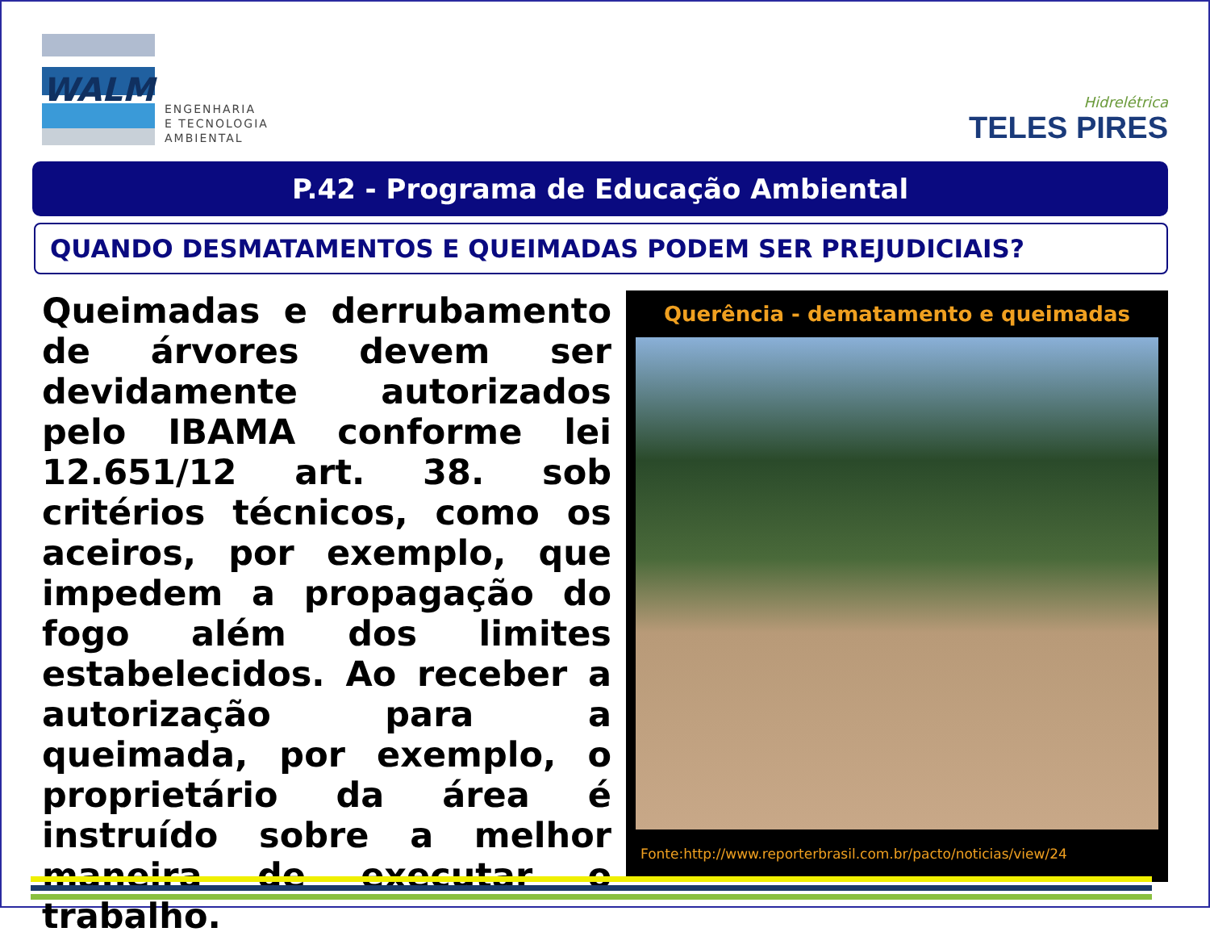WALM
ENGENHARIA
E TECNOLOGIA
AMBIENTAL
Hidrelétrica
TELES PIRES
P.42 - Programa de Educação Ambiental
QUANDO DESMATAMENTOS E QUEIMADAS PODEM SER PREJUDICIAIS?
Queimadas e derrubamento de árvores devem ser devidamente autorizados pelo IBAMA conforme lei 12.651/12 art. 38. sob critérios técnicos, como os aceiros, por exemplo, que impedem a propagação do fogo além dos limites estabelecidos. Ao receber a autorização para a queimada, por exemplo, o proprietário da área é instruído sobre a melhor maneira de executar o trabalho.
Querência - dematamento e queimadas
Fonte:http://www.reporterbrasil.com.br/pacto/noticias/view/24